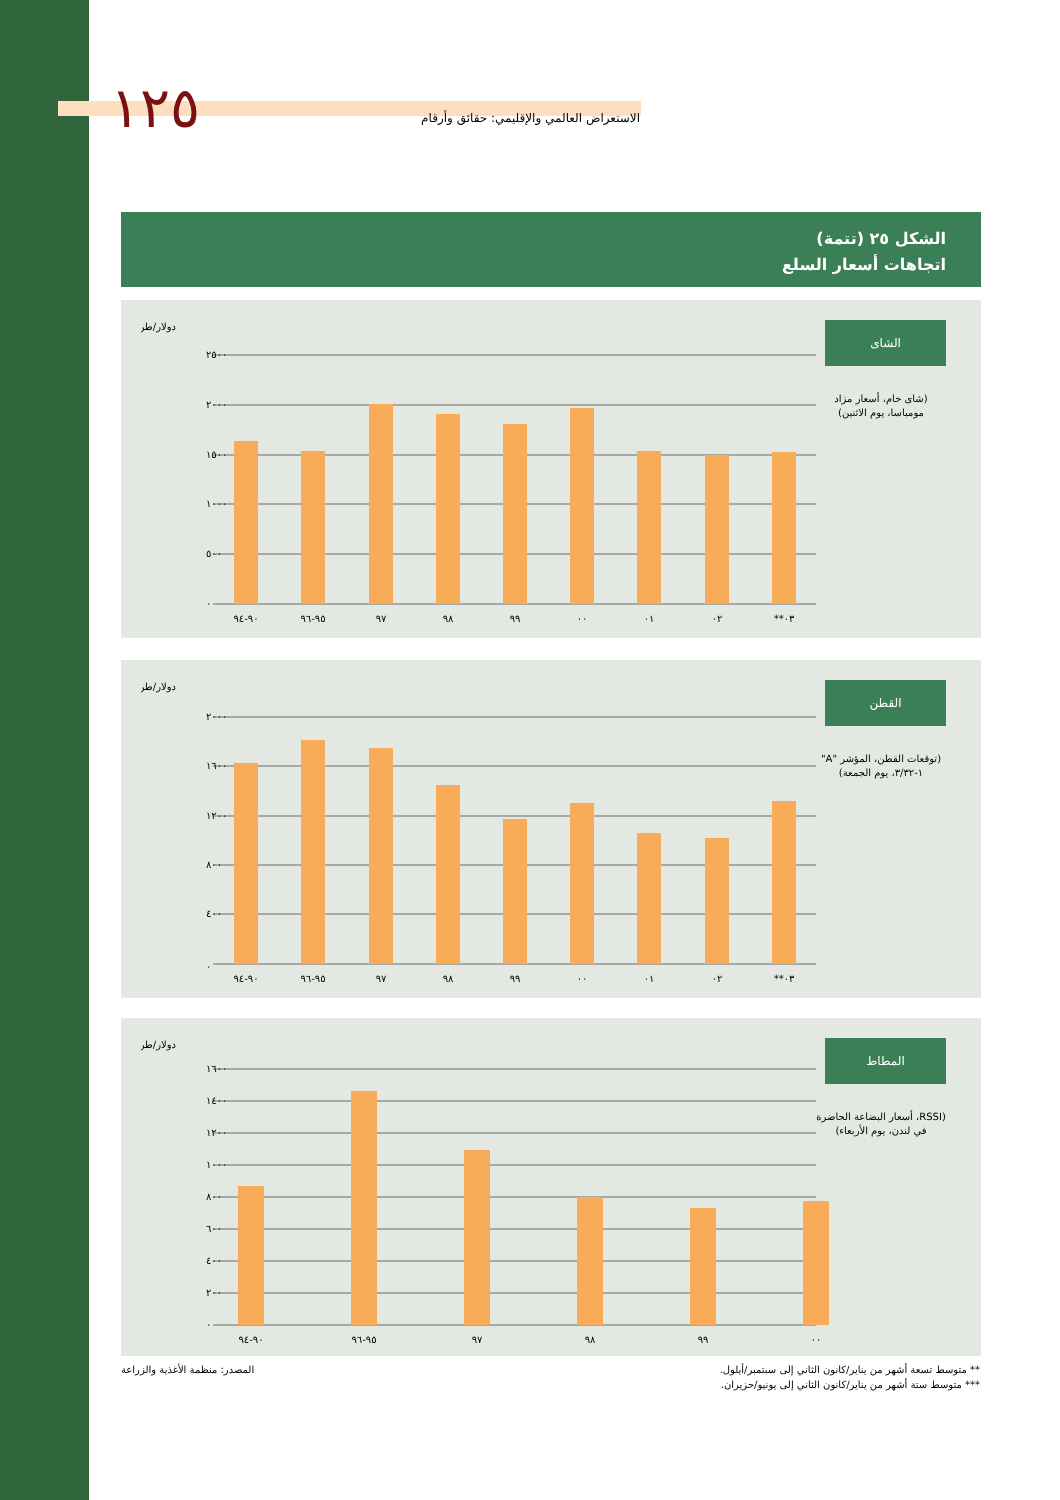الاستعراض العالمي والإقليمي: حقائق وأرقام ١٢٥
الشكل ٢٥ (تتمة)
اتجاهات أسعار السلع
الشاى
(شاى خام، أسعار مزاد مومباسا، يوم الاثنين)
دولار/طن
٢٥٠٠
٢٠٠٠
١٥٠٠
١٠٠٠
٥٠٠
٠
٩٠-٩٤
٩٥-٩٦
٩٧
٩٨
٩٩
٠٠
٠١
٠٢
٠٣**
القطن
(توقعات القطن، المؤشر "A" ١-٣/٣٢، يوم الجمعة)
دولار/طن
٢٠٠٠
١٦٠٠
١٢٠٠
٨٠٠
٤٠٠
٠
٩٠-٩٤
٩٥-٩٦
٩٧
٩٨
٩٩
٠٠
٠١
٠٢
٠٣**
المطاط
(RSSI، أسعار البضاعة الحاضرة في لندن، يوم الأربعاء)
دولار/طن
١٦٠٠
١٤٠٠
١٢٠٠
١٠٠٠
٨٠٠
٦٠٠
٤٠٠
٢٠٠
٠
٩٠-٩٤
٩٥-٩٦
٩٧
٩٨
٩٩
٠٠
** متوسط تسعة أشهر من يناير/كانون الثاني إلى سبتمبر/أيلول.
*** متوسط ستة أشهر من يناير/كانون الثاني إلى يونيو/حزيران.
المصدر: منظمة الأغذية والزراعة